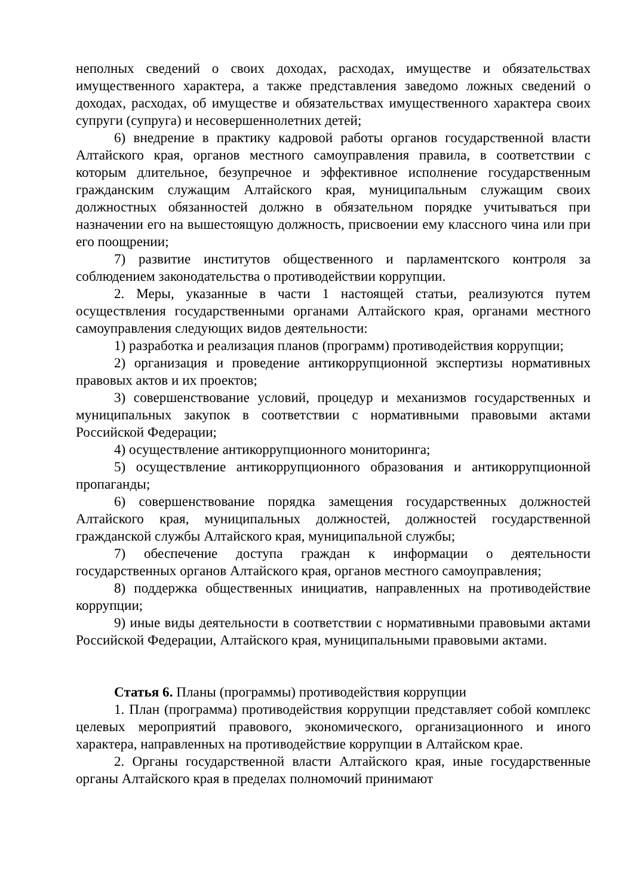неполных сведений о своих доходах, расходах, имуществе и обязательствах имущественного характера, а также представления заведомо ложных сведений о доходах, расходах, об имуществе и обязательствах имущественного характера своих супруги (супруга) и несовершеннолетних детей;
6) внедрение в практику кадровой работы органов государственной власти Алтайского края, органов местного самоуправления правила, в соответствии с которым длительное, безупречное и эффективное исполнение государственным гражданским служащим Алтайского края, муниципальным служащим своих должностных обязанностей должно в обязательном порядке учитываться при назначении его на вышестоящую должность, присвоении ему классного чина или при его поощрении;
7) развитие институтов общественного и парламентского контроля за соблюдением законодательства о противодействии коррупции.
2. Меры, указанные в части 1 настоящей статьи, реализуются путем осуществления государственными органами Алтайского края, органами местного самоуправления следующих видов деятельности:
1) разработка и реализация планов (программ) противодействия коррупции;
2) организация и проведение антикоррупционной экспертизы нормативных правовых актов и их проектов;
3) совершенствование условий, процедур и механизмов государственных и муниципальных закупок в соответствии с нормативными правовыми актами Российской Федерации;
4) осуществление антикоррупционного мониторинга;
5) осуществление антикоррупционного образования и антикоррупционной пропаганды;
6) совершенствование порядка замещения государственных должностей Алтайского края, муниципальных должностей, должностей государственной гражданской службы Алтайского края, муниципальной службы;
7) обеспечение доступа граждан к информации о деятельности государственных органов Алтайского края, органов местного самоуправления;
8) поддержка общественных инициатив, направленных на противодействие коррупции;
9) иные виды деятельности в соответствии с нормативными правовыми актами Российской Федерации, Алтайского края, муниципальными правовыми актами.
Статья 6. Планы (программы) противодействия коррупции
1. План (программа) противодействия коррупции представляет собой комплекс целевых мероприятий правового, экономического, организационного и иного характера, направленных на противодействие коррупции в Алтайском крае.
2. Органы государственной власти Алтайского края, иные государственные органы Алтайского края в пределах полномочий принимают